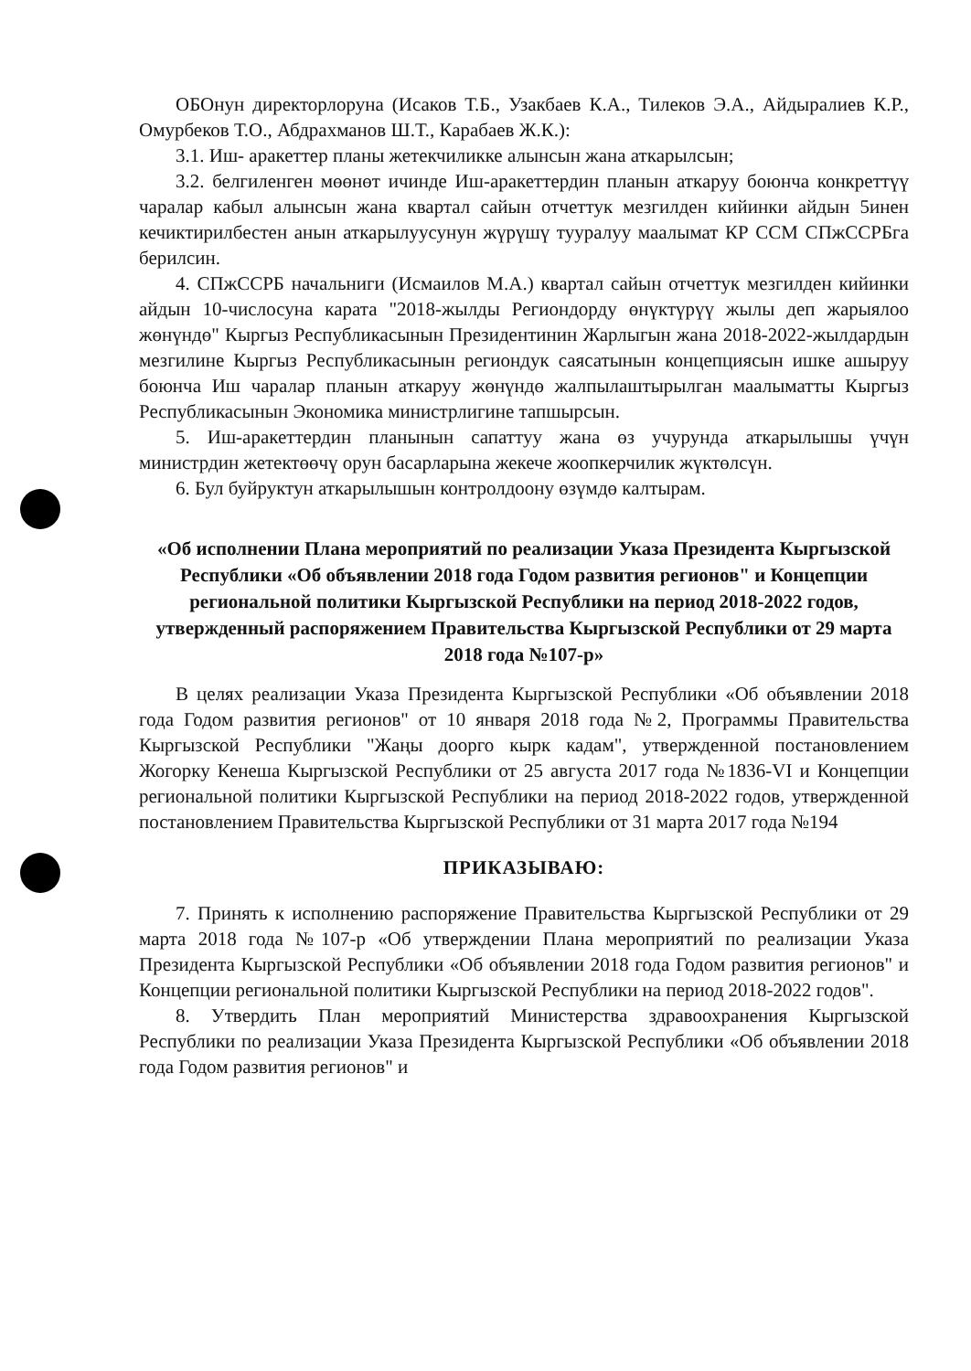ОБОнун директорлоруна (Исаков Т.Б., Узакбаев К.А., Тилеков Э.А., Айдыралиев К.Р., Омурбеков Т.О., Абдрахманов Ш.Т., Карабаев Ж.К.):
3.1. Иш- аракеттер планы жетекчиликке алынсын жана аткарылсын;
3.2. белгиленген мөөнөт ичинде Иш-аракеттердин планын аткаруу боюнча конкреттүү чаралар кабыл алынсын жана квартал сайын отчеттук мезгилден кийинки айдын 5инен кечиктирилбестен анын аткарылуусунун жүрүшү тууралуу маалымат КР ССМ СПжССРБга берилсин.
4. СПжССРБ начальниги (Исмаилов М.А.) квартал сайын отчеттук мезгилден кийинки айдын 10-числосуна карата "2018-жылды Региондорду өнүктүрүү жылы деп жарыялоо жөнүндө" Кыргыз Республикасынын Президентинин Жарлыгын жана 2018-2022-жылдардын мезгилине Кыргыз Республикасынын региондук саясатынын концепциясын ишке ашыруу боюнча Иш чаралар планын аткаруу жөнүндө жалпылаштырылган маалыматты Кыргыз Республикасынын Экономика министрлигине тапшырсын.
5. Иш-аракеттердин планынын сапаттуу жана өз учурунда аткарылышы үчүн министрдин жетектөөчү орун басарларына жекече жоопкерчилик жүктөлсүн.
6. Бул буйруктун аткарылышын контролдоону өзүмдө калтырам.
«Об исполнении Плана мероприятий по реализации Указа Президента Кыргызской Республики «Об объявлении 2018 года Годом развития регионов" и Концепции региональной политики Кыргызской Республики на период 2018-2022 годов, утвержденный распоряжением Правительства Кыргызской Республики от 29 марта 2018 года №107-р»
В целях реализации Указа Президента Кыргызской Республики «Об объявлении 2018 года Годом развития регионов" от 10 января 2018 года №2, Программы Правительства Кыргызской Республики "Жаңы доорго кырк кадам", утвержденной постановлением Жогорку Кенеша Кыргызской Республики от 25 августа 2017 года №1836-VI и Концепции региональной политики Кыргызской Республики на период 2018-2022 годов, утвержденной постановлением Правительства Кыргызской Республики от 31 марта 2017 года №194
ПРИКАЗЫВАЮ:
7. Принять к исполнению распоряжение Правительства Кыргызской Республики от 29 марта 2018 года №107-р «Об утверждении Плана мероприятий по реализации Указа Президента Кыргызской Республики «Об объявлении 2018 года Годом развития регионов" и Концепции региональной политики Кыргызской Республики на период 2018-2022 годов".
8. Утвердить План мероприятий Министерства здравоохранения Кыргызской Республики по реализации Указа Президента Кыргызской Республики «Об объявлении 2018 года Годом развития регионов" и